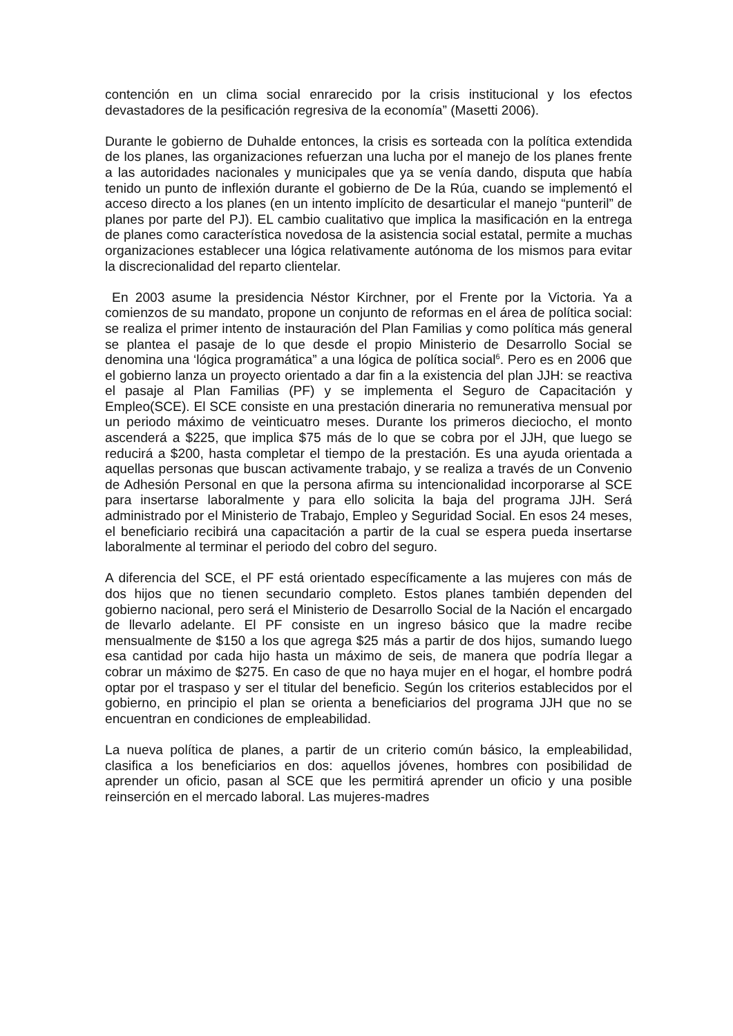contención en un clima social enrarecido por la crisis institucional y los efectos devastadores de la pesificación regresiva de la economía” (Masetti 2006).
Durante le gobierno de Duhalde entonces, la crisis es sorteada con la política extendida de los planes, las organizaciones refuerzan una lucha por el manejo de los planes frente a las autoridades nacionales y municipales que ya se venía dando, disputa que había tenido un punto de inflexión durante el gobierno de De la Rúa, cuando se implementó el acceso directo a los planes (en un intento implícito de desarticular el manejo “punteril” de planes por parte del PJ). EL cambio cualitativo que implica la masificación en la entrega de planes como característica novedosa de la asistencia social estatal, permite a muchas organizaciones establecer una lógica relativamente autónoma de los mismos para evitar la discrecionalidad del reparto clientelar.
En 2003 asume la presidencia Néstor Kirchner, por el Frente por la Victoria. Ya a comienzos de su mandato, propone un conjunto de reformas en el área de política social: se realiza el primer intento de instauración del Plan Familias y como política más general se plantea el pasaje de lo que desde el propio Ministerio de Desarrollo Social se denomina una ‘lógica programática” a una lógica de política social<sup>6</sup>. Pero es en 2006 que el gobierno lanza un proyecto orientado a dar fin a la existencia del plan JJH: se reactiva el pasaje al Plan Familias (PF) y se implementa el Seguro de Capacitación y Empleo(SCE). El SCE consiste en una prestación dineraria no remunerativa mensual por un periodo máximo de veinticuatro meses. Durante los primeros dieciocho, el monto ascenderá a $225, que implica $75 más de lo que se cobra por el JJH, que luego se reducirá a $200, hasta completar el tiempo de la prestación. Es una ayuda orientada a aquellas personas que buscan activamente trabajo, y se realiza a través de un Convenio de Adhesión Personal en que la persona afirma su intencionalidad incorporarse al SCE para insertarse laboralmente y para ello solicita la baja del programa JJH. Será administrado por el Ministerio de Trabajo, Empleo y Seguridad Social. En esos 24 meses, el beneficiario recibirá una capacitación a partir de la cual se espera pueda insertarse laboralmente al terminar el periodo del cobro del seguro.
A diferencia del SCE, el PF está orientado específicamente a las mujeres con más de dos hijos que no tienen secundario completo. Estos planes también dependen del gobierno nacional, pero será el Ministerio de Desarrollo Social de la Nación el encargado de llevarlo adelante. El PF consiste en un ingreso básico que la madre recibe mensualmente de $150 a los que agrega $25 más a partir de dos hijos, sumando luego esa cantidad por cada hijo hasta un máximo de seis, de manera que podría llegar a cobrar un máximo de $275. En caso de que no haya mujer en el hogar, el hombre podrá optar por el traspaso y ser el titular del beneficio. Según los criterios establecidos por el gobierno, en principio el plan se orienta a beneficiarios del programa JJH que no se encuentran en condiciones de empleabilidad.
La nueva política de planes, a partir de un criterio común básico, la empleabilidad, clasifica a los beneficiarios en dos: aquellos jóvenes, hombres con posibilidad de aprender un oficio, pasan al SCE que les permitirá aprender un oficio y una posible reinserción en el mercado laboral. Las mujeres-madres